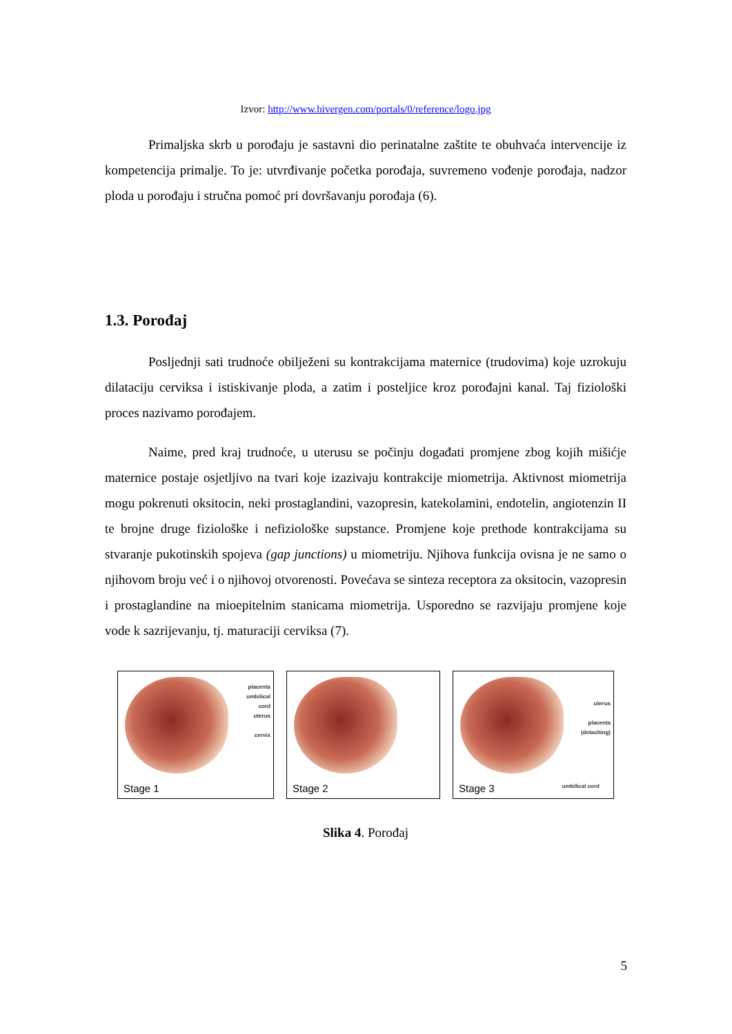Izvor: http://www.hivergen.com/portals/0/reference/logo.jpg
Primaljska skrb u porođaju je sastavni dio perinatalne zaštite te obuhvaća intervencije iz kompetencija primalje. To je: utvrđivanje početka porođaja, suvremeno vođenje porođaja, nadzor ploda u porođaju i stručna pomoć pri dovršavanju porođaja (6).
1.3. Porođaj
Posljednji sati trudnoće obilježeni su kontrakcijama maternice (trudovima) koje uzrokuju dilataciju cerviksa i istiskivanje ploda, a zatim i posteljice kroz porođajni kanal. Taj fiziološki proces nazivamo porođajem.
Naime, pred kraj trudnoće, u uterusu se počinju događati promjene zbog kojih mišićje maternice postaje osjetljivo na tvari koje izazivaju kontrakcije miometrija. Aktivnost miometrija mogu pokrenuti oksitocin, neki prostaglandini, vazopresin, katekolamini, endotelin, angiotenzin II te brojne druge fiziološke i nefiziološke supstance. Promjene koje prethode kontrakcijama su stvaranje pukotinskih spojeva (gap junctions) u miometriju. Njihova funkcija ovisna je ne samo o njihovom broju već i o njihovoj otvorenosti. Povećava se sinteza receptora za oksitocin, vazopresin i prostaglandine na mioepitelnim stanicama miometrija. Usporedno se razvijaju promjene koje vode k sazrijevanju, tj. maturaciji cerviksa (7).
placenta
umbilical
cord
uterus
cervix
Stage 1
Stage 2
uterus
placenta
(detaching)
umbilical cord Stage 3
Slika 4. Porođaj
5